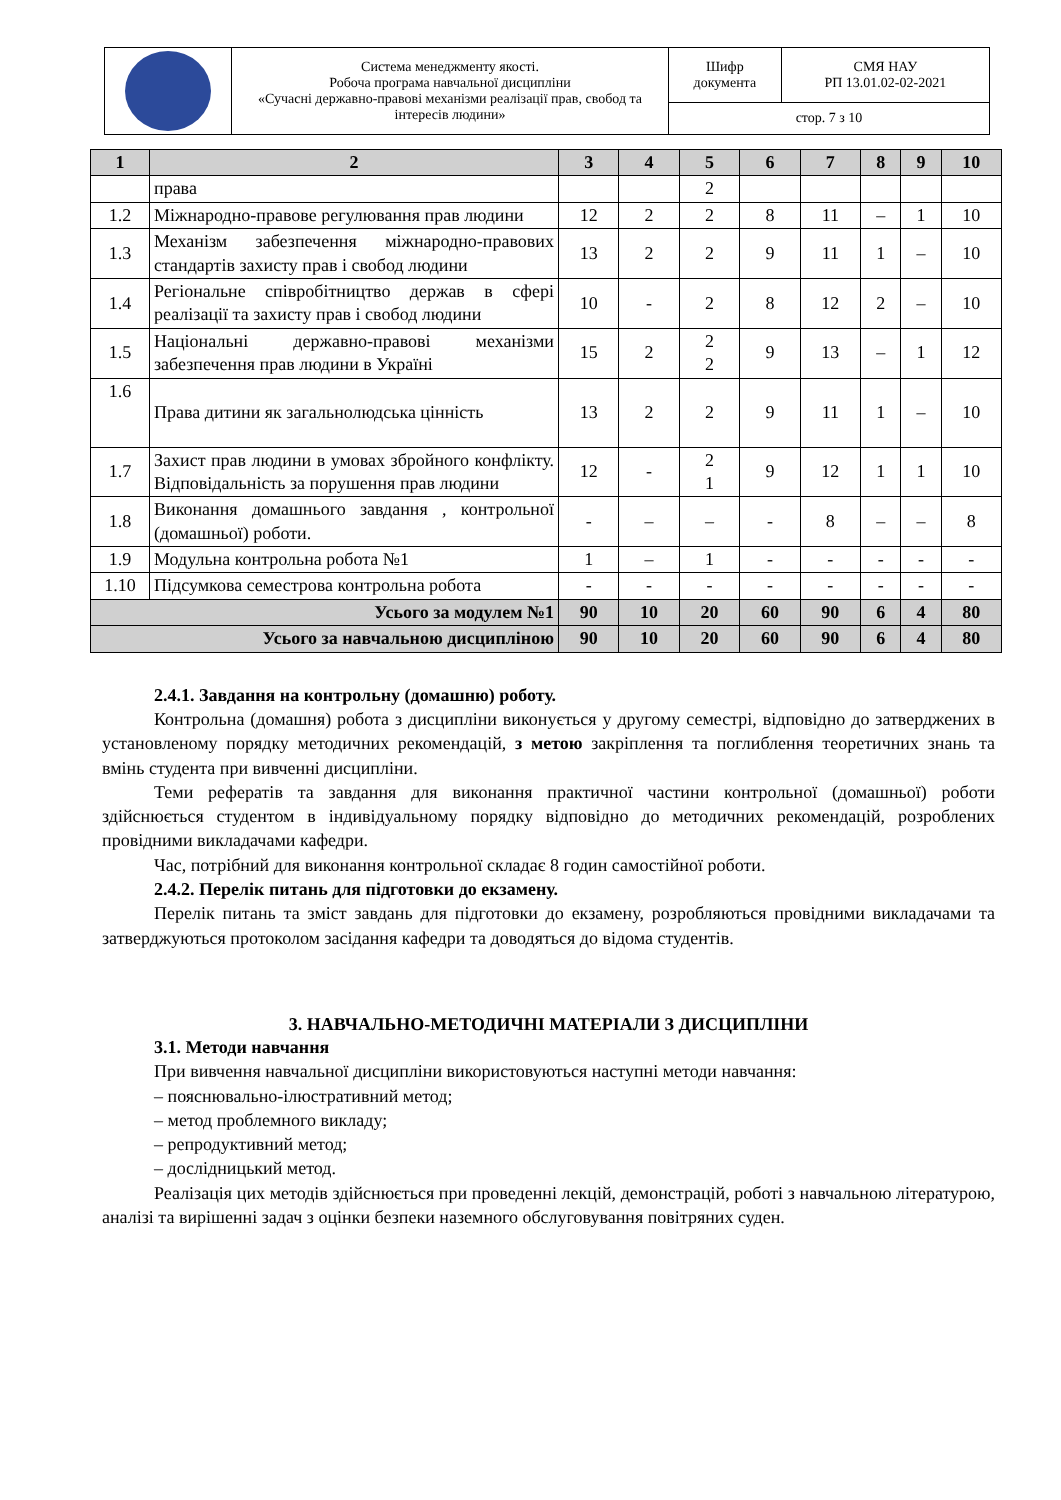| | Система менеджменту якості. Робоча програма навчальної дисципліни «Сучасні державно-правові механізми реалізації прав, свобод та інтересів людини» | Шифр документа | СМЯ НАУ РП 13.01.02-02-2021 |
| | | стор. 7 з 10 | |
| 1 | 2 | 3 | 4 | 5 | 6 | 7 | 8 | 9 | 10 |
| --- | --- | --- | --- | --- | --- | --- | --- | --- | --- |
| | права | | | 2 | | | | | |
| 1.2 | Міжнародно-правове регулювання прав людини | 12 | 2 | 2 | 8 | 11 | – | 1 | 10 |
| 1.3 | Механізм забезпечення міжнародно-правових стандартів захисту прав і свобод людини | 13 | 2 | 2 | 9 | 11 | 1 | – | 10 |
| 1.4 | Регіональне співробітництво держав в сфері реалізації та захисту прав і свобод людини | 10 | - | 2 | 8 | 12 | 2 | – | 10 |
| 1.5 | Національні державно-правові механізми забезпечення прав людини в Україні | 15 | 2 | 2 2 | 9 | 13 | – | 1 | 12 |
| 1.6 | Права дитини як загальнолюдська цінність | 13 | 2 | 2 | 9 | 11 | 1 | – | 10 |
| 1.7 | Захист прав людини в умовах збройного конфлікту. Відповідальність за порушення прав людини | 12 | - | 2 1 | 9 | 12 | 1 | 1 | 10 |
| 1.8 | Виконання домашнього завдання , контрольної (домашньої) роботи. | - | – | – | - | 8 | – | – | 8 |
| 1.9 | Модульна контрольна робота №1 | 1 | – | 1 | - | - | - | - | - |
| 1.10 | Підсумкова семестрова контрольна робота | - | - | - | - | - | - | - | - |
| Усього за модулем №1 | | 90 | 10 | 20 | 60 | 90 | 6 | 4 | 80 |
| Усього за навчальною дисципліною | | 90 | 10 | 20 | 60 | 90 | 6 | 4 | 80 |
2.4.1. Завдання на контрольну (домашню) роботу.
Контрольна (домашня) робота з дисципліни виконується у другому семестрі, відповідно до затверджених в установленому порядку методичних рекомендацій, з метою закріплення та поглиблення теоретичних знань та вмінь студента при вивченні дисципліни.
Теми рефератів та завдання для виконання практичної частини контрольної (домашньої) роботи здійснюється студентом в індивідуальному порядку відповідно до методичних рекомендацій, розроблених провідними викладачами кафедри.
Час, потрібний для виконання контрольної складає 8 годин самостійної роботи.
2.4.2. Перелік питань для підготовки до екзамену.
Перелік питань та зміст завдань для підготовки до екзамену, розробляються провідними викладачами та затверджуються протоколом засідання кафедри та доводяться до відома студентів.
3. НАВЧАЛЬНО-МЕТОДИЧНІ МАТЕРІАЛИ З ДИСЦИПЛІНИ
3.1. Методи навчання
При вивчення навчальної дисципліни використовуються наступні методи навчання:
– пояснювально-ілюстративний метод;
– метод проблемного викладу;
– репродуктивний метод;
– дослідницький метод.
Реалізація цих методів здійснюється при проведенні лекцій, демонстрацій, роботі з навчальною літературою, аналізі та вирішенні задач з оцінки безпеки наземного обслуговування повітряних суден.